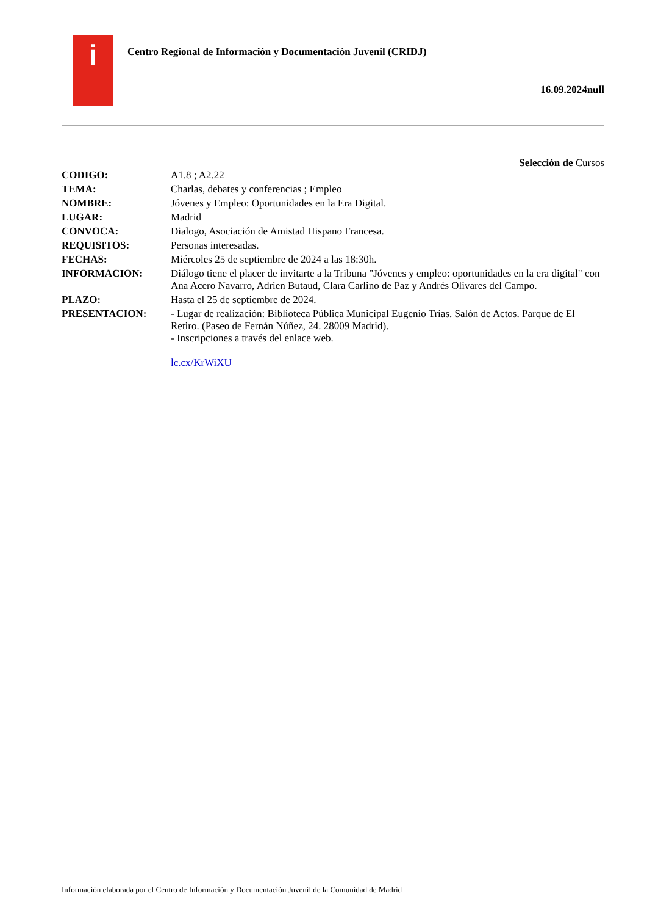i
Centro Regional de Información y Documentación Juvenil (CRIDJ)
16.09.2024null
Selección de Cursos
| CODIGO: | A1.8 ; A2.22 |
| TEMA: | Charlas, debates y conferencias ; Empleo |
| NOMBRE: | Jóvenes y Empleo: Oportunidades en la Era Digital. |
| LUGAR: | Madrid |
| CONVOCA: | Dialogo, Asociación de Amistad Hispano Francesa. |
| REQUISITOS: | Personas interesadas. |
| FECHAS: | Miércoles 25 de septiembre de 2024 a las 18:30h. |
| INFORMACION: | Diálogo tiene el placer de invitarte a la Tribuna "Jóvenes y empleo: oportunidades en la era digital" con Ana Acero Navarro, Adrien Butaud, Clara Carlino de Paz y Andrés Olivares del Campo. |
| PLAZO: | Hasta el 25 de septiembre de 2024. |
| PRESENTACION: | - Lugar de realización: Biblioteca Pública Municipal Eugenio Trías. Salón de Actos. Parque de El Retiro. (Paseo de Fernán Núñez, 24. 28009 Madrid). - Inscripciones a través del enlace web. lc.cx/KrWiXU |
Información elaborada por el Centro de Información y Documentación Juvenil de la Comunidad de Madrid